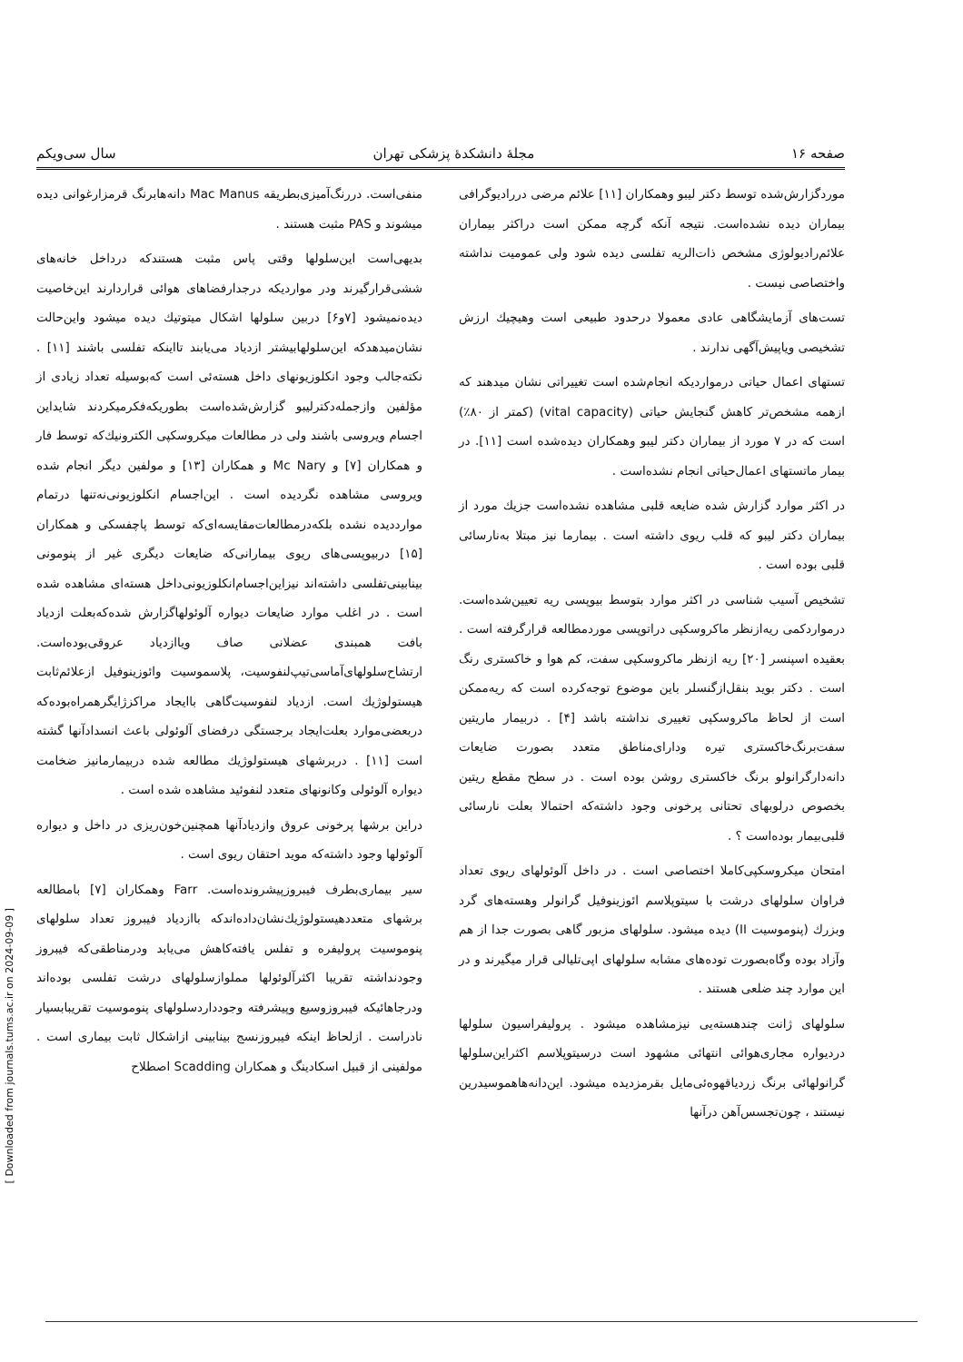[ Downloaded from journals.tums.ac.ir on 2024-09-09 ]
صفحه ۱۶ مجلهٔ دانشکدهٔ پزشکی تهران سال سی‌ویکم
موردگزارش‌شده توسط دکتر لیبو وهمکاران [۱۱] علائم مرضی درراديوگرافی بیماران دیده نشده‌است. نتیجه آنکه گرچه ممکن است دراکثر بیماران علائم‌رادیولوژی مشخص ذات‌الریه تفلسی دیده شود ولی عمومیت نداشته واختصاصی نیست .
تست‌های آزمایشگاهی عادی معمولا درحدود طبیعی است وهیچیك ارزش تشخیصی ویاپیش‌آگهی ندارند .
تستهای اعمال حیاتی درمواردیکه انجام‌شده است تغییراتی نشان میدهند که ازهمه مشخص‌تر کاهش گنجایش حیاتی (vital capacity) (کمتر از ۸۰٪) است که در ۷ مورد از بیماران دکتر لیبو وهمکاران دیده‌شده است [۱۱]. در بیمار ماتستهای اعمال‌حیاتی انجام نشده‌است .
در اکثر موارد گزارش شده ضایعه قلبی مشاهده نشده‌است جزیك مورد از بیماران دکتر لیبو که قلب ریوی داشته است . بیمارما نیز مبتلا به‌نارسائی قلبی بوده است .
تشخیص آسیب شناسی در اکثر موارد بتوسط بیوپسی ریه تعیین‌شده‌است. درمواردکمی ریه‌ازنظر ماکروسکپی دراتوپسی موردمطالعه قرارگرفته است . بعقیده اسپنسر [۲۰] ریه ازنظر ماکروسکپی سفت، کم هوا و خاکستری رنگ است . دکتر بوید بنقل‌ازگنسلر باین موضوع توجه‌کرده است که ریه‌ممکن است از لحاظ ماکروسکپی تغییری نداشته باشد [۴] . دربیمار ماریتین سفت‌برنگ‌خاکستری تیره ودارای‌مناطق متعدد بصورت ضایعات دانه‌دارگرانولو برنگ خاکستری روشن بوده است . در سطح مقطع ریتین بخصوص درلوبهای تحتانی پرخونی وجود داشته‌که احتمالا بعلت نارسائی قلبی‌بیمار بوده‌است ؟ .
امتحان میکروسکپی‌کاملا اختصاصی است . در داخل آلوئولهای ریوی تعداد فراوان سلولهای درشت با سیتوپلاسم ائوزینوفیل گرانولر وهسته‌های گرد وبزرك (پنوموسیت II) دیده میشود. سلولهای مزبور گاهی بصورت جدا از هم وآزاد بوده وگاه‌بصورت توده‌های مشابه سلولهای اپی‌تلیالی قرار میگیرند و در این موارد چند ضلعی هستند .
سلولهای ژانت چندهسته‌یی نیزمشاهده میشود . پرولیفراسیون سلولها دردیواره مجاری‌هوائی انتهائی مشهود است درسیتوپلاسم اکثراین‌سلولها گرانولهائی برنگ زردیاقهوه‌ئی‌مایل بقرمزدیده میشود. این‌دانه‌هاهموسیدرین نیستند ، چون‌تجسس‌آهن درآنها
منفی‌است. دررنگ‌آمیزی‌بطریقه Mac Manus دانه‌هابرنگ قرمزارغوانی دیده میشوند و PAS مثبت هستند .
بدیهی‌است این‌سلولها وقتی پاس مثبت هستندکه درداخل خانه‌های ششی‌قرارگیرند ودر مواردیکه درجدارفضاهای هوائی قراردارند این‌خاصیت دیده‌نمیشود [۷و۶] دربین سلولها اشکال میتوتیك دیده میشود واین‌حالت نشان‌میدهدکه این‌سلولهابیشتر ازدیاد می‌یابند تااینکه تفلسی باشند [۱۱] . نکته‌جالب وجود انکلوزیونهای داخل هسته‌ئی است که‌بوسیله تعداد زیادی از مؤلفین وازجمله‌دکترلیبو گزارش‌شده‌است بطوریکه‌فکرمیکردند شایداین اجسام ویروسی باشند ولی در مطالعات میکروسکپی الکترونیك‌که توسط فار و همکاران [۷] و Mc Nary و همکاران [۱۳] و مولفین دیگر انجام شده ویروسی مشاهده نگردیده است . این‌اجسام انکلوزیونی‌نه‌تنها درتمام مواردديده نشده بلکه‌درمطالعات‌مقایسه‌ای‌که توسط پاچفسکی و همکاران [۱۵] دربیوپسی‌های ریوی بیمارانی‌که ضایعات دیگری غیر از پنومونی بینابینی‌تفلسی داشته‌اند نیزاین‌اجسام‌انکلوزیونی‌داخل هسته‌ای مشاهده شده است . در اغلب موارد ضایعات دیواره آلوئولهاگزارش شده‌که‌بعلت ازدیاد بافت همبندی عضلانی صاف ویاازدیاد عروقی‌بوده‌است. ارتشاح‌سلولهای‌آماسی‌تیپ‌لنفوسیت، پلاسموسیت وائوزینوفیل ازعلائم‌ثابت هیستولوژیك است. ازدیاد لنفوسیت‌گاهی باایجاد مراکزژایگرهمراه‌بوده‌که دربعضی‌موارد بعلت‌ایجاد برجستگی درفضای آلوئولی باعث انسدادآنها گشته است [۱۱] . دربرشهای هیستولوژیك مطالعه شده دربیمارمانیز ضخامت دیواره آلوئولی وکانونهای متعدد لنفوئید مشاهده شده است .
دراین برشها پرخونی عروق وازدیادآنها همچنین‌خون‌ریزی در داخل و دیواره آلوئولها وجود داشته‌که موید احتقان ریوی است .
سیر بیماری‌بطرف فیبروزپیشرونده‌است. Farr وهمکاران [۷] بامطالعه برشهای متعددهیستولوژیك‌نشان‌داده‌اندکه باازدیاد فیبروز تعداد سلولهای پنوموسیت پرولیفره و تفلس یافته‌کاهش می‌یابد ودرمناطقی‌که فیبروز وجودنداشته تقریبا اکثرآلوئولها مملوازسلولهای درشت تفلسی بوده‌اند ودرجاهائیکه فیبروزوسیع وپیشرفته وجودداردسلولهای پنوموسیت تقریبابسیار نادراست . ازلحاظ اینکه فیبروزنسج بینابینی ازاشکال ثابت بیماری است . مولفینی از قبیل اسکادینگ و همکاران Scadding اصطلاح